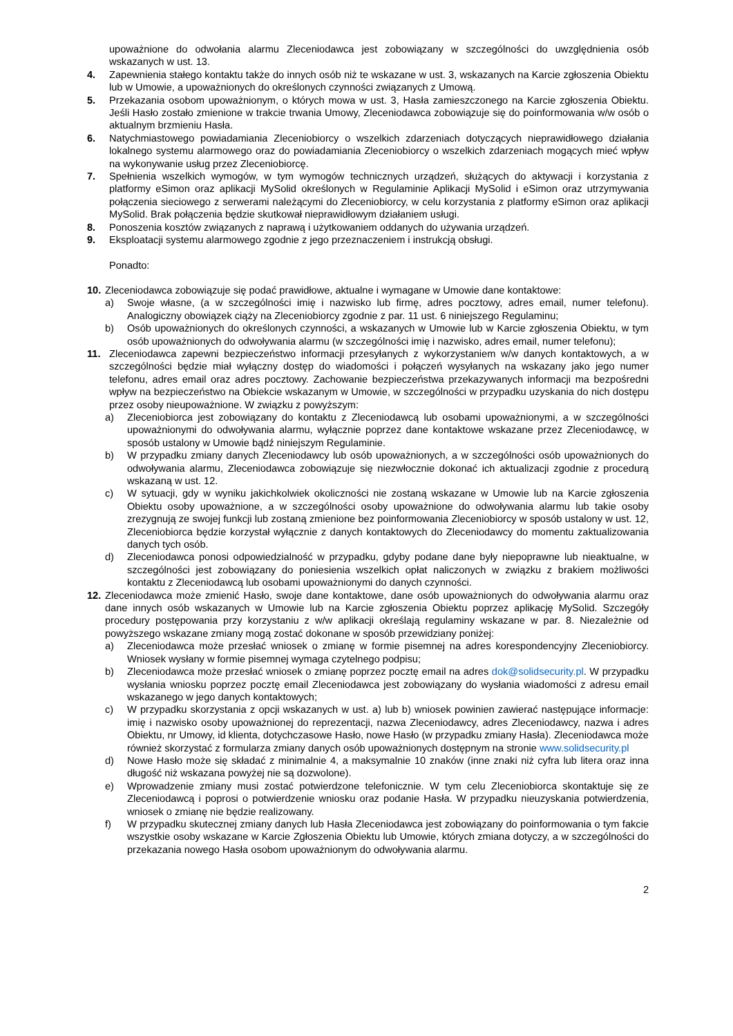upoważnione do odwołania alarmu Zleceniodawca jest zobowiązany w szczególności do uwzględnienia osób wskazanych w ust. 13.
4. Zapewnienia stałego kontaktu także do innych osób niż te wskazane w ust. 3, wskazanych na Karcie zgłoszenia Obiektu lub w Umowie, a upoważnionych do określonych czynności związanych z Umową.
5. Przekazania osobom upoważnionym, o których mowa w ust. 3, Hasła zamieszczonego na Karcie zgłoszenia Obiektu. Jeśli Hasło zostało zmienione w trakcie trwania Umowy, Zleceniodawca zobowiązuje się do poinformowania w/w osób o aktualnym brzmieniu Hasła.
6. Natychmiastowego powiadamiania Zleceniobiorcy o wszelkich zdarzeniach dotyczących nieprawidłowego działania lokalnego systemu alarmowego oraz do powiadamiania Zleceniobiorcy o wszelkich zdarzeniach mogących mieć wpływ na wykonywanie usług przez Zleceniobiorcę.
7. Spełnienia wszelkich wymogów, w tym wymogów technicznych urządzeń, służących do aktywacji i korzystania z platformy eSimon oraz aplikacji MySolid określonych w Regulaminie Aplikacji MySolid i eSimon oraz utrzymywania połączenia sieciowego z serwerami należącymi do Zleceniobiorcy, w celu korzystania z platformy eSimon oraz aplikacji MySolid. Brak połączenia będzie skutkował nieprawidłowym działaniem usługi.
8. Ponoszenia kosztów związanych z naprawą i użytkowaniem oddanych do używania urządzeń.
9. Eksploatacji systemu alarmowego zgodnie z jego przeznaczeniem i instrukcją obsługi.
Ponadto:
10.
Zleceniodawca zobowiązuje się podać prawidłowe, aktualne i wymagane w Umowie dane kontaktowe:
a) Swoje własne, (a w szczególności imię i nazwisko lub firmę, adres pocztowy, adres email, numer telefonu). Analogiczny obowiązek ciąży na Zleceniobiorcy zgodnie z par. 11 ust. 6 niniejszego Regulaminu;
b) Osób upoważnionych do określonych czynności, a wskazanych w Umowie lub w Karcie zgłoszenia Obiektu, w tym osób upoważnionych do odwoływania alarmu (w szczególności imię i nazwisko, adres email, numer telefonu);
11. Zleceniodawca zapewni bezpieczeństwo informacji przesyłanych z wykorzystaniem w/w danych kontaktowych, a w szczególności będzie miał wyłączny dostęp do wiadomości i połączeń wysyłanych na wskazany jako jego numer telefonu, adres email oraz adres pocztowy. Zachowanie bezpieczeństwa przekazywanych informacji ma bezpośredni wpływ na bezpieczeństwo na Obiekcie wskazanym w Umowie, w szczególności w przypadku uzyskania do nich dostępu przez osoby nieupoważnione. W związku z powyższym:
a) Zleceniobiorca jest zobowiązany do kontaktu z Zleceniodawcą lub osobami upoważnionymi, a w szczególności upoważnionymi do odwoływania alarmu, wyłącznie poprzez dane kontaktowe wskazane przez Zleceniodawcę, w sposób ustalony w Umowie bądź niniejszym Regulaminie.
b) W przypadku zmiany danych Zleceniodawcy lub osób upoważnionych, a w szczególności osób upoważnionych do odwoływania alarmu, Zleceniodawca zobowiązuje się niezwłocznie dokonać ich aktualizacji zgodnie z procedurą wskazaną w ust. 12.
c) W sytuacji, gdy w wyniku jakichkolwiek okoliczności nie zostaną wskazane w Umowie lub na Karcie zgłoszenia Obiektu osoby upoważnione, a w szczególności osoby upoważnione do odwoływania alarmu lub takie osoby zrezygnują ze swojej funkcji lub zostaną zmienione bez poinformowania Zleceniobiorcy w sposób ustalony w ust. 12, Zleceniobiorca będzie korzystał wyłącznie z danych kontaktowych do Zleceniodawcy do momentu zaktualizowania danych tych osób.
d) Zleceniodawca ponosi odpowiedzialność w przypadku, gdyby podane dane były niepoprawne lub nieaktualne, w szczególności jest zobowiązany do poniesienia wszelkich opłat naliczonych w związku z brakiem możliwości kontaktu z Zleceniodawcą lub osobami upoważnionymi do danych czynności.
12.
Zleceniodawca może zmienić Hasło, swoje dane kontaktowe, dane osób upoważnionych do odwoływania alarmu oraz dane innych osób wskazanych w Umowie lub na Karcie zgłoszenia Obiektu poprzez aplikację MySolid. Szczegóły procedury postępowania przy korzystaniu z w/w aplikacji określają regulaminy wskazane w par. 8. Niezależnie od powyższego wskazane zmiany mogą zostać dokonane w sposób przewidziany poniżej:
a) Zleceniodawca może przesłać wniosek o zmianę w formie pisemnej na adres korespondencyjny Zleceniobiorcy. Wniosek wysłany w formie pisemnej wymaga czytelnego podpisu;
b) Zleceniodawca może przesłać wniosek o zmianę poprzez pocztę email na adres dok@solidsecurity.pl. W przypadku wysłania wniosku poprzez pocztę email Zleceniodawca jest zobowiązany do wysłania wiadomości z adresu email wskazanego w jego danych kontaktowych;
c) W przypadku skorzystania z opcji wskazanych w ust. a) lub b) wniosek powinien zawierać następujące informacje: imię i nazwisko osoby upoważnionej do reprezentacji, nazwa Zleceniodawcy, adres Zleceniodawcy, nazwa i adres Obiektu, nr Umowy, id klienta, dotychczasowe Hasło, nowe Hasło (w przypadku zmiany Hasła). Zleceniodawca może również skorzystać z formularza zmiany danych osób upoważnionych dostępnym na stronie www.solidsecurity.pl
d) Nowe Hasło może się składać z minimalnie 4, a maksymalnie 10 znaków (inne znaki niż cyfra lub litera oraz inna długość niż wskazana powyżej nie są dozwolone).
e) Wprowadzenie zmiany musi zostać potwierdzone telefonicznie. W tym celu Zleceniobiorca skontaktuje się ze Zleceniodawcą i poprosi o potwierdzenie wniosku oraz podanie Hasła. W przypadku nieuzyskania potwierdzenia, wniosek o zmianę nie będzie realizowany.
f) W przypadku skutecznej zmiany danych lub Hasła Zleceniodawca jest zobowiązany do poinformowania o tym fakcie wszystkie osoby wskazane w Karcie Zgłoszenia Obiektu lub Umowie, których zmiana dotyczy, a w szczególności do przekazania nowego Hasła osobom upoważnionym do odwoływania alarmu.
2